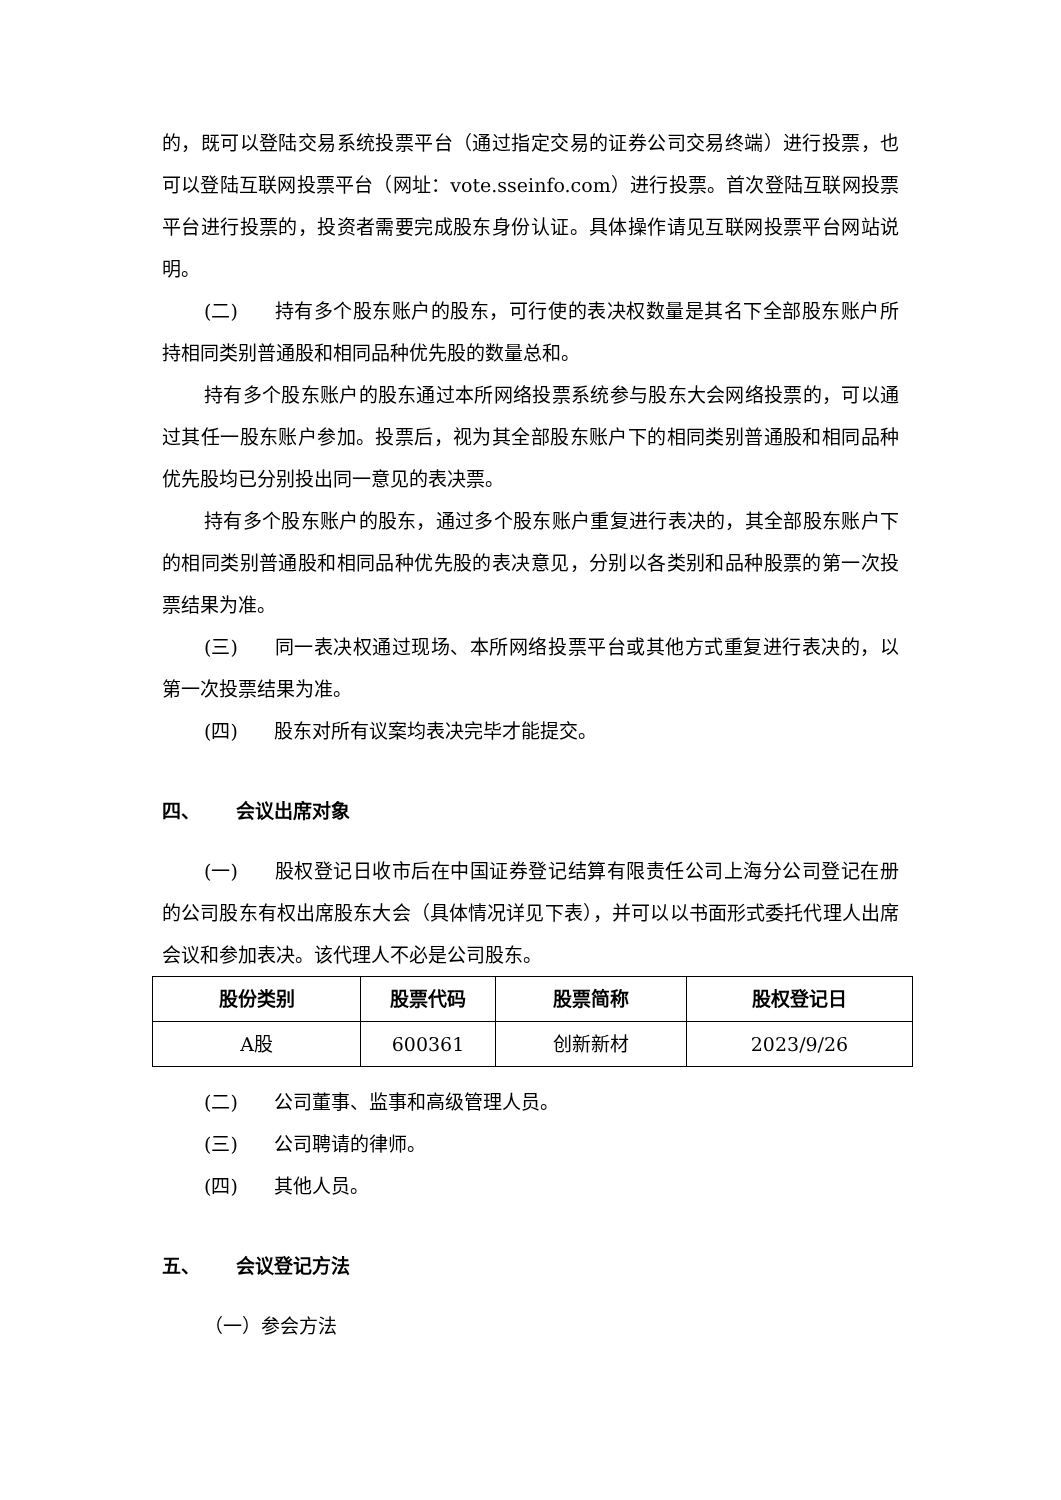的，既可以登陆交易系统投票平台（通过指定交易的证券公司交易终端）进行投票，也可以登陆互联网投票平台（网址：vote.sseinfo.com）进行投票。首次登陆互联网投票平台进行投票的，投资者需要完成股东身份认证。具体操作请见互联网投票平台网站说明。
(二) 持有多个股东账户的股东，可行使的表决权数量是其名下全部股东账户所持相同类别普通股和相同品种优先股的数量总和。
持有多个股东账户的股东通过本所网络投票系统参与股东大会网络投票的，可以通过其任一股东账户参加。投票后，视为其全部股东账户下的相同类别普通股和相同品种优先股均已分别投出同一意见的表决票。
持有多个股东账户的股东，通过多个股东账户重复进行表决的，其全部股东账户下的相同类别普通股和相同品种优先股的表决意见，分别以各类别和品种股票的第一次投票结果为准。
(三) 同一表决权通过现场、本所网络投票平台或其他方式重复进行表决的，以第一次投票结果为准。
(四) 股东对所有议案均表决完毕才能提交。
四、 会议出席对象
(一) 股权登记日收市后在中国证券登记结算有限责任公司上海分公司登记在册的公司股东有权出席股东大会（具体情况详见下表），并可以以书面形式委托代理人出席会议和参加表决。该代理人不必是公司股东。
| 股份类别 | 股票代码 | 股票简称 | 股权登记日 |
| --- | --- | --- | --- |
| A股 | 600361 | 创新新材 | 2023/9/26 |
(二) 公司董事、监事和高级管理人员。
(三) 公司聘请的律师。
(四) 其他人员。
五、 会议登记方法
（一）参会方法